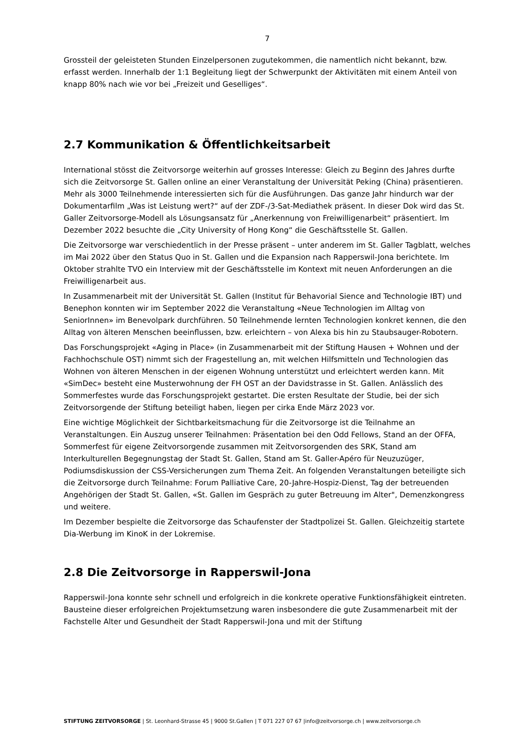7
Grossteil der geleisteten Stunden Einzelpersonen zugutekommen, die namentlich nicht bekannt, bzw. erfasst werden. Innerhalb der 1:1 Begleitung liegt der Schwerpunkt der Aktivitäten mit einem Anteil von knapp 80% nach wie vor bei „Freizeit und Geselliges“.
2.7 Kommunikation & Öffentlichkeitsarbeit
International stösst die Zeitvorsorge weiterhin auf grosses Interesse: Gleich zu Beginn des Jahres durfte sich die Zeitvorsorge St. Gallen online an einer Veranstaltung der Universität Peking (China) präsentieren. Mehr als 3000 Teilnehmende interessierten sich für die Ausführungen. Das ganze Jahr hindurch war der Dokumentarfilm „Was ist Leistung wert?“ auf der ZDF-/3-Sat-Mediathek präsent. In dieser Dok wird das St. Galler Zeitvorsorge-Modell als Lösungsansatz für „Anerkennung von Freiwilligenarbeit“ präsentiert. Im Dezember 2022 besuchte die „City University of Hong Kong“ die Geschäftsstelle St. Gallen.
Die Zeitvorsorge war verschiedentlich in der Presse präsent – unter anderem im St. Galler Tagblatt, welches im Mai 2022 über den Status Quo in St. Gallen und die Expansion nach Rapperswil-Jona berichtete. Im Oktober strahlte TVO ein Interview mit der Geschäftsstelle im Kontext mit neuen Anforderungen an die Freiwilligenarbeit aus.
In Zusammenarbeit mit der Universität St. Gallen (Institut für Behavorial Sience and Technologie IBT) und Benephon konnten wir im September 2022 die Veranstaltung «Neue Technologien im Alltag von SeniorInnen» im Benevolpark durchführen. 50 Teilnehmende lernten Technologien konkret kennen, die den Alltag von älteren Menschen beeinflussen, bzw. erleichtern – von Alexa bis hin zu Staubsauger-Robotern.
Das Forschungsprojekt «Aging in Place» (in Zusammenarbeit mit der Stiftung Hausen + Wohnen und der Fachhochschule OST) nimmt sich der Fragestellung an, mit welchen Hilfsmitteln und Technologien das Wohnen von älteren Menschen in der eigenen Wohnung unterstützt und erleichtert werden kann. Mit «SimDec» besteht eine Musterwohnung der FH OST an der Davidstrasse in St. Gallen. Anlässlich des Sommerfestes wurde das Forschungsprojekt gestartet. Die ersten Resultate der Studie, bei der sich Zeitvorsorgende der Stiftung beteiligt haben, liegen per cirka Ende März 2023 vor.
Eine wichtige Möglichkeit der Sichtbarkeitsmachung für die Zeitvorsorge ist die Teilnahme an Veranstaltungen. Ein Auszug unserer Teilnahmen: Präsentation bei den Odd Fellows, Stand an der OFFA, Sommerfest für eigene Zeitvorsorgende zusammen mit Zeitvorsorgenden des SRK, Stand am Interkulturellen Begegnungstag der Stadt St. Gallen, Stand am St. Galler-Apéro für Neuzuzüger, Podiumsdiskussion der CSS-Versicherungen zum Thema Zeit. An folgenden Veranstaltungen beteiligte sich die Zeitvorsorge durch Teilnahme: Forum Palliative Care, 20-Jahre-Hospiz-Dienst, Tag der betreuenden Angehörigen der Stadt St. Gallen, «St. Gallen im Gespräch zu guter Betreuung im Alter", Demenzkongress und weitere.
Im Dezember bespielte die Zeitvorsorge das Schaufenster der Stadtpolizei St. Gallen. Gleichzeitig startete Dia-Werbung im KinoK in der Lokremise.
2.8 Die Zeitvorsorge in Rapperswil-Jona
Rapperswil-Jona konnte sehr schnell und erfolgreich in die konkrete operative Funktionsfähigkeit eintreten. Bausteine dieser erfolgreichen Projektumsetzung waren insbesondere die gute Zusammenarbeit mit der Fachstelle Alter und Gesundheit der Stadt Rapperswil-Jona und mit der Stiftung
STIFTUNG ZEITVORSORGE | St. Leonhard-Strasse 45 | 9000 St.Gallen | T 071 227 07 67 |info@zeitvorsorge.ch | www.zeitvorsorge.ch